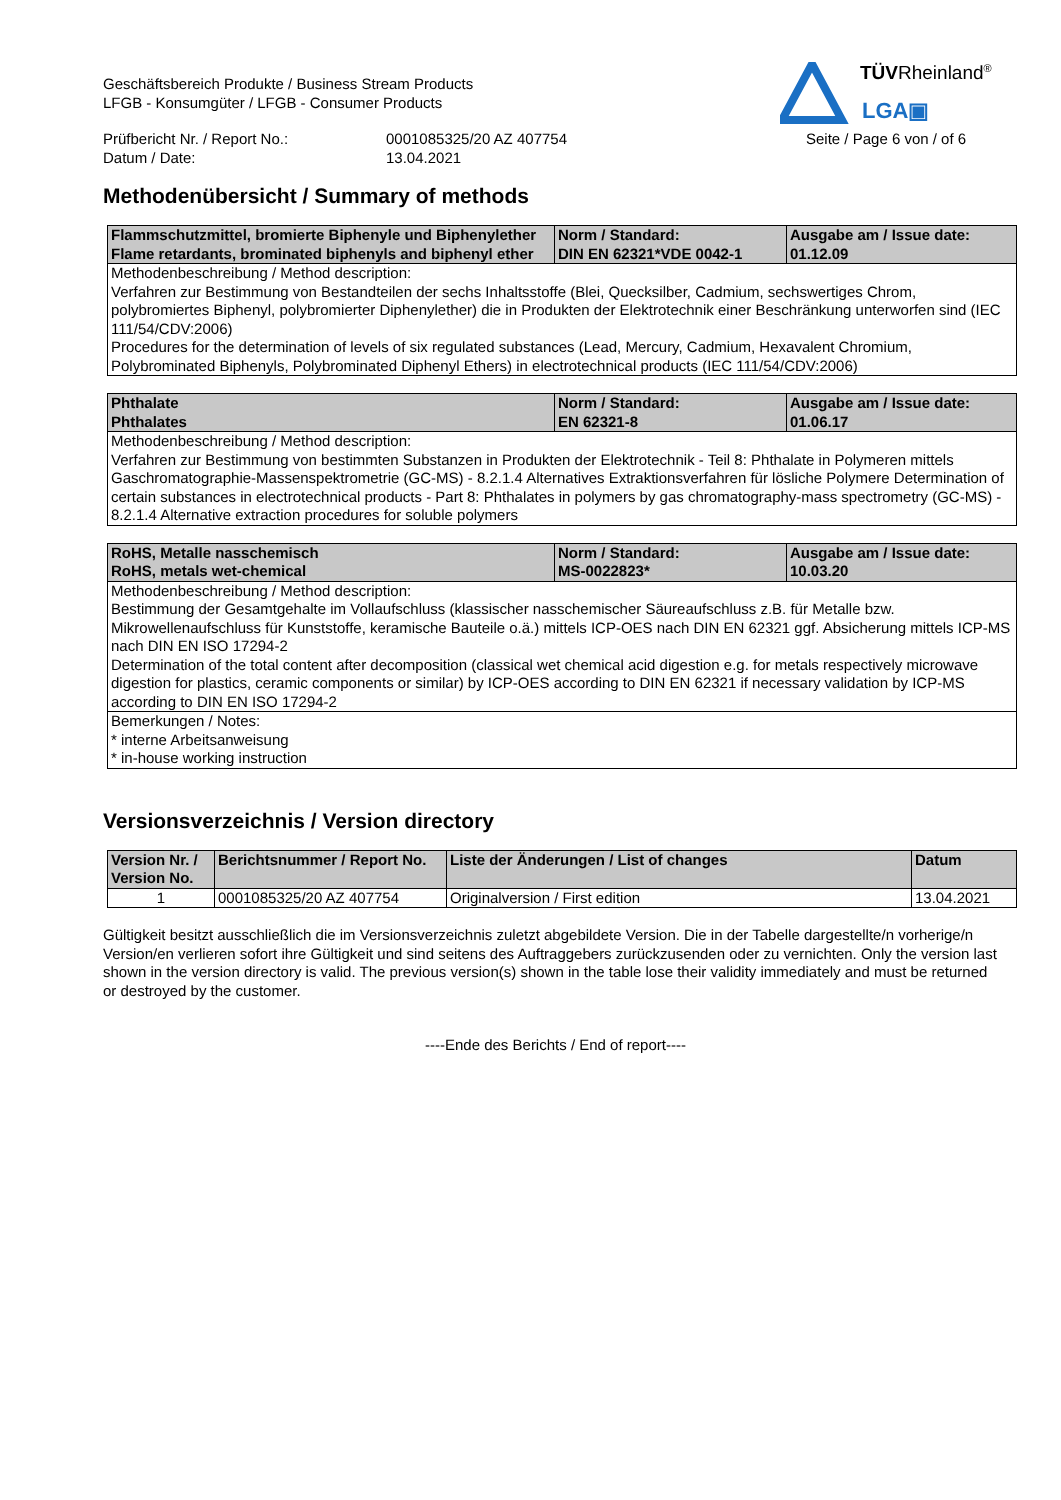TÜVRheinland<sup>®</sup>
LGA▣
Geschäftsbereich Produkte / Business Stream Products
LFGB - Konsumgüter / LFGB - Consumer Products
Prüfbericht Nr. / Report No.: 0001085325/20 AZ 407754 Seite / Page 6 von / of 6
Datum / Date: 13.04.2021
Methodenübersicht / Summary of methods
| Flammschutzmittel, bromierte Biphenyle und Biphenylether Flame retardants, brominated biphenyls and biphenyl ether | Norm / Standard: DIN EN 62321*VDE 0042-1 | Ausgabe am / Issue date: 01.12.09 |
| --- | --- | --- |
| Methodenbeschreibung / Method description: Verfahren zur Bestimmung von Bestandteilen der sechs Inhaltsstoffe (Blei, Quecksilber, Cadmium, sechswertiges Chrom, polybromiertes Biphenyl, polybromierter Diphenylether) die in Produkten der Elektrotechnik einer Beschränkung unterworfen sind (IEC 111/54/CDV:2006) Procedures for the determination of levels of six regulated substances (Lead, Mercury, Cadmium, Hexavalent Chromium, Polybrominated Biphenyls, Polybrominated Diphenyl Ethers) in electrotechnical products (IEC 111/54/CDV:2006) | | |
| Phthalate Phthalates | Norm / Standard: EN 62321-8 | Ausgabe am / Issue date: 01.06.17 |
| --- | --- | --- |
| Methodenbeschreibung / Method description: Verfahren zur Bestimmung von bestimmten Substanzen in Produkten der Elektrotechnik - Teil 8: Phthalate in Polymeren mittels Gaschromatographie-Massenspektrometrie (GC-MS) - 8.2.1.4 Alternatives Extraktionsverfahren für lösliche Polymere Determination of certain substances in electrotechnical products - Part 8: Phthalates in polymers by gas chromatography-mass spectrometry (GC-MS) - 8.2.1.4 Alternative extraction procedures for soluble polymers | | |
| RoHS, Metalle nasschemisch RoHS, metals wet-chemical | Norm / Standard: MS-0022823* | Ausgabe am / Issue date: 10.03.20 |
| --- | --- | --- |
| Methodenbeschreibung / Method description: Bestimmung der Gesamtgehalte im Vollaufschluss (klassischer nasschemischer Säureaufschluss z.B. für Metalle bzw. Mikrowellenaufschluss für Kunststoffe, keramische Bauteile o.ä.) mittels ICP-OES nach DIN EN 62321 ggf. Absicherung mittels ICP-MS nach DIN EN ISO 17294-2 Determination of the total content after decomposition (classical wet chemical acid digestion e.g. for metals respectively microwave digestion for plastics, ceramic components or similar) by ICP-OES according to DIN EN 62321 if necessary validation by ICP-MS according to DIN EN ISO 17294-2 | | |
| Bemerkungen / Notes: * interne Arbeitsanweisung * in-house working instruction | | |
Versionsverzeichnis / Version directory
| Version Nr. / Version No. | Berichtsnummer / Report No. | Liste der Änderungen / List of changes | Datum |
| --- | --- | --- | --- |
| 1 | 0001085325/20 AZ 407754 | Originalversion / First edition | 13.04.2021 |
Gültigkeit besitzt ausschließlich die im Versionsverzeichnis zuletzt abgebildete Version. Die in der Tabelle dargestellte/n vorherige/n Version/en verlieren sofort ihre Gültigkeit und sind seitens des Auftraggebers zurückzusenden oder zu vernichten. Only the version last shown in the version directory is valid. The previous version(s) shown in the table lose their validity immediately and must be returned or destroyed by the customer.
----Ende des Berichts / End of report----